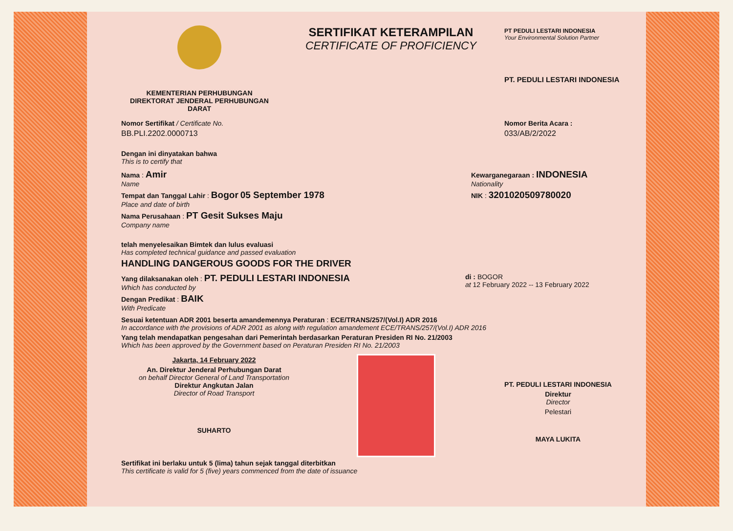KEMENTERIAN PERHUBUNGAN
DIREKTORAT JENDERAL PERHUBUNGAN DARAT
SERTIFIKAT KETERAMPILAN
CERTIFICATE OF PROFICIENCY
PT PEDULI LESTARI INDONESIA
Your Environmental Solution Partner
PT. PEDULI LESTARI INDONESIA
Nomor Sertifikat / Certificate No.
BB.PLI.2202.0000713
Nomor Berita Acara :
033/AB/2/2022
Dengan ini dinyatakan bahwa
This is to certify that
Nama : Amir
Name
Tempat dan Tanggal Lahir : Bogor 05 September 1978
Place and date of birth
Nama Perusahaan : PT Gesit Sukses Maju
Company name
Kewarganegaraan : INDONESIA
Nationality
NIK : 3201020509780020
telah menyelesaikan Bimtek dan lulus evaluasi
Has completed technical guidance and passed evaluation
HANDLING DANGEROUS GOODS FOR THE DRIVER
Yang dilaksanakan oleh : PT. PEDULI LESTARI INDONESIA
Which has conducted by
Dengan Predikat : BAIK
With Predicate
di : BOGOR
at 12 February 2022 -- 13 February 2022
Sesuai ketentuan ADR 2001 beserta amandemennya Peraturan : ECE/TRANS/257/(Vol.I) ADR 2016
In accordance with the provisions of ADR 2001 as along with regulation amandement ECE/TRANS/257/(Vol.I) ADR 2016
Yang telah mendapatkan pengesahan dari Pemerintah berdasarkan Peraturan Presiden RI No. 21/2003
Which has been approved by the Government based on Peraturan Presiden RI No. 21/2003
Jakarta, 14 February 2022
An. Direktur Jenderal Perhubungan Darat
on behalf Director General of Land Transportation
Direktur Angkutan Jalan
Director of Road Transport
SUHARTO
PT. PEDULI LESTARI INDONESIA
Direktur
Director
Pelestari
MAYA LUKITA
Sertifikat ini berlaku untuk 5 (lima) tahun sejak tanggal diterbitkan
This certificate is valid for 5 (five) years commenced from the date of issuance